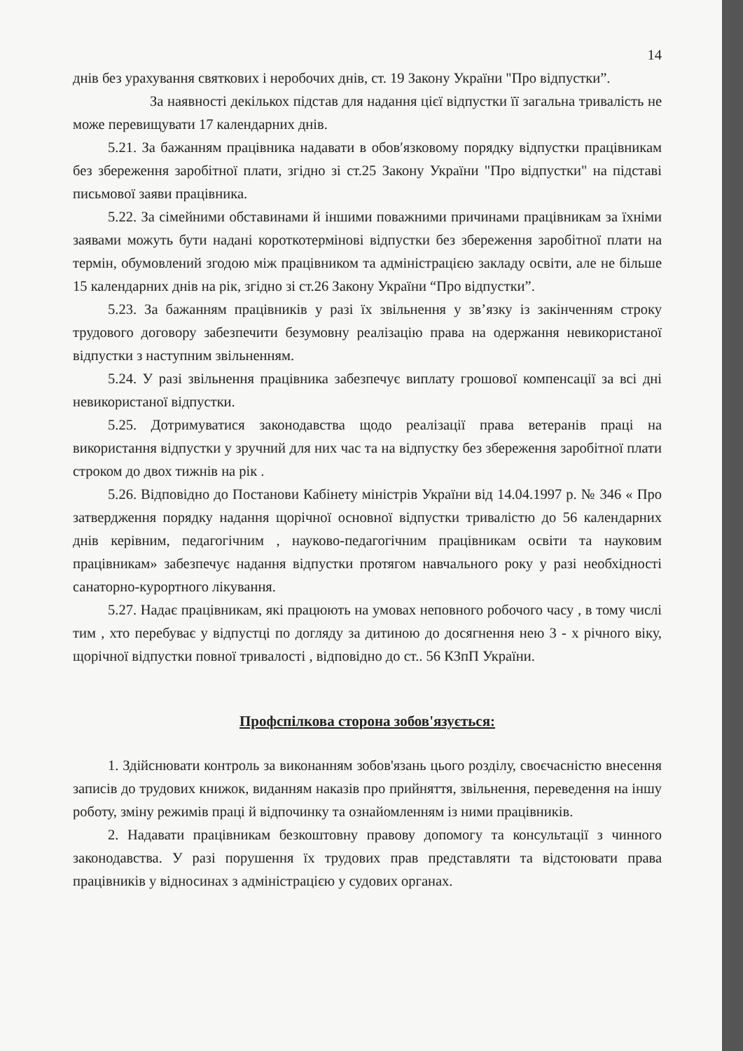14
днів без урахування святкових і неробочих днів, ст. 19 Закону України "Про відпустки”.
За наявності декількох підстав для надання цієї відпустки її загальна тривалість не може перевищувати 17 календарних днів.
5.21. За бажанням працівника надавати в обов′язковому порядку відпустки працівникам без збереження заробітної плати, згідно зі ст.25 Закону України "Про відпустки" на підставі письмової заяви працівника.
5.22. За сімейними обставинами й іншими поважними причинами працівникам за їхніми заявами можуть бути надані короткотермінові відпустки без збереження заробітної плати на термін, обумовлений згодою між працівником та адміністрацією закладу освіти, але не більше 15 календарних днів на рік, згідно зі ст.26 Закону України “Про відпустки”.
5.23. За бажанням працівників у разі їх звільнення у зв’язку із закінченням строку трудового договору забезпечити безумовну реалізацію права на одержання невикористаної відпустки з наступним звільненням.
5.24. У разі звільнення працівника забезпечує виплату грошової компенсації за всі дні невикористаної відпустки.
5.25. Дотримуватися законодавства щодо реалізації права ветеранів праці на використання відпустки у зручний для них час та на відпустку без збереження заробітної плати строком до двох тижнів на рік .
5.26. Відповідно до Постанови Кабінету міністрів України від 14.04.1997 р. № 346 « Про затвердження порядку надання щорічної основної відпустки тривалістю до 56 календарних днів керівним, педагогічним , науково-педагогічним працівникам освіти та науковим працівникам» забезпечує надання відпустки протягом навчального року у разі необхідності санаторно-курортного лікування.
5.27. Надає працівникам, які працюють на умовах неповного робочого часу , в тому числі тим , хто перебуває у відпустці по догляду за дитиною до досягнення нею 3 - х річного віку, щорічної відпустки повної тривалості , відповідно до ст.. 56 КЗпП України.
Профспілкова сторона зобов'язується:
1. Здійснювати контроль за виконанням зобов'язань цього розділу, своєчасністю внесення записів до трудових книжок, виданням наказів про прийняття, звільнення, переведення на іншу роботу, зміну режимів праці й відпочинку та ознайомленням із ними працівників.
2. Надавати працівникам безкоштовну правову допомогу та консультації з чинного законодавства. У разі порушення їх трудових прав представляти та відстоювати права працівників у відносинах з адміністрацією у судових органах.